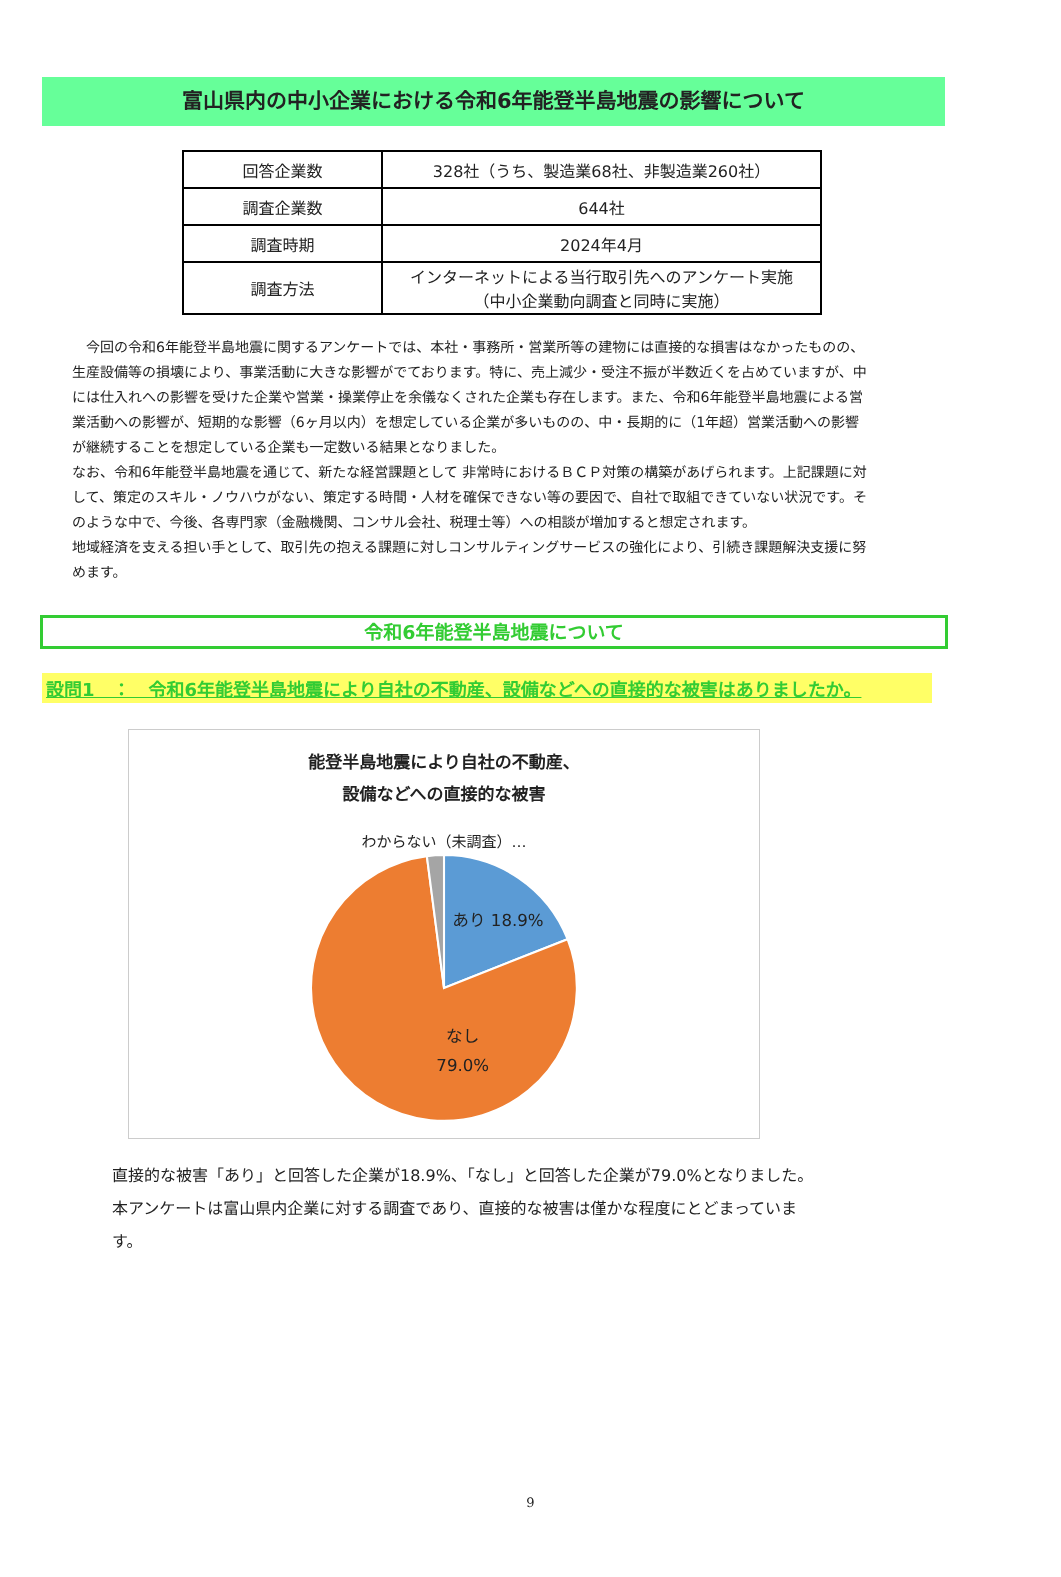富山県内の中小企業における令和6年能登半島地震の影響について
| 回答企業数 | 328社（うち、製造業68社、非製造業260社） |
| 調査企業数 | 644社 |
| 調査時期 | 2024年4月 |
| 調査方法 | インターネットによる当行取引先へのアンケート実施 （中小企業動向調査と同時に実施） |
　今回の令和6年能登半島地震に関するアンケートでは、本社・事務所・営業所等の建物には直接的な損害はなかったものの、生産設備等の損壊により、事業活動に大きな影響がでております。特に、売上減少・受注不振が半数近くを占めていますが、中には仕入れへの影響を受けた企業や営業・操業停止を余儀なくされた企業も存在します。また、令和6年能登半島地震による営業活動への影響が、短期的な影響（6ヶ月以内）を想定している企業が多いものの、中・長期的に（1年超）営業活動への影響が継続することを想定している企業も一定数いる結果となりました。
なお、令和6年能登半島地震を通じて、新たな経営課題として 非常時におけるＢＣＰ対策の構築があげられます。上記課題に対して、策定のスキル・ノウハウがない、策定する時間・人材を確保できない等の要因で、自社で取組できていない状況です。そのような中で、今後、各専門家（金融機関、コンサル会社、税理士等）への相談が増加すると想定されます。
地域経済を支える担い手として、取引先の抱える課題に対しコンサルティングサービスの強化により、引続き課題解決支援に努めます。
令和6年能登半島地震について
設問1　：　令和6年能登半島地震により自社の不動産、設備などへの直接的な被害はありましたか。
能登半島地震により自社の不動産、
設備などへの直接的な被害
わからない（未調査）…
あり 18.9%
なし
79.0%
直接的な被害「あり」と回答した企業が18.9%、「なし」と回答した企業が79.0%となりました。本アンケートは富山県内企業に対する調査であり、直接的な被害は僅かな程度にとどまっています。
9